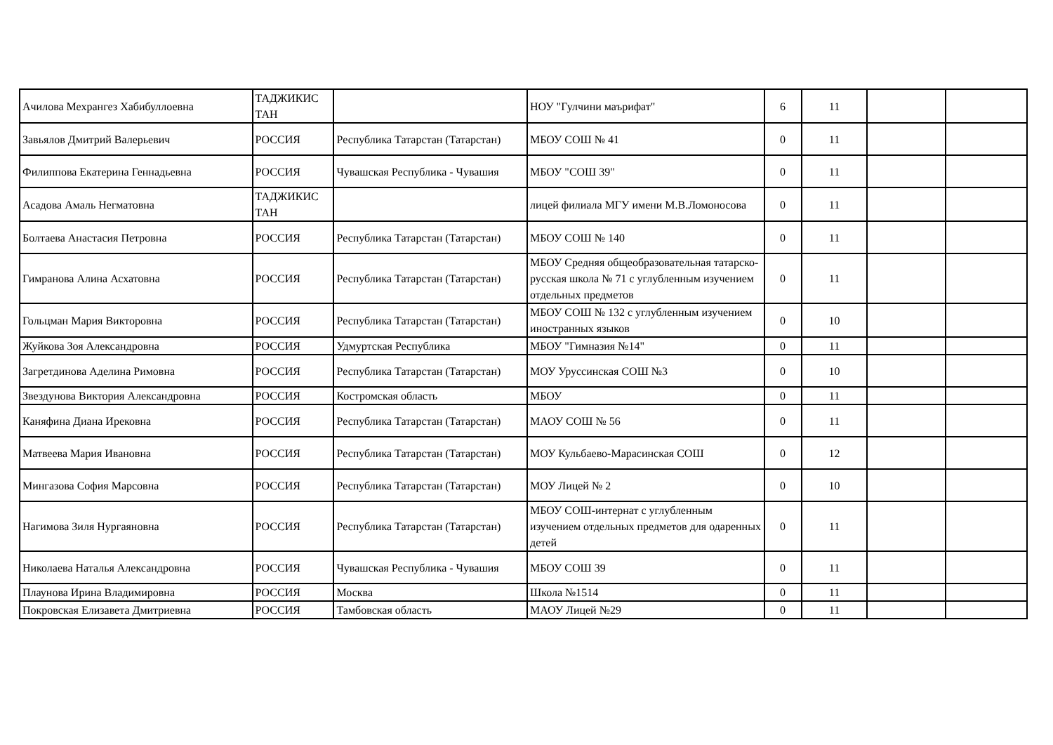| Ачилова Мехрангез Хабибуллоевна | ТАДЖИКИС ТАН | | НОУ "Гулчини маърифат" | 6 | 11 | | |
| Завьялов Дмитрий Валерьевич | РОССИЯ | Республика Татарстан (Татарстан) | МБОУ СОШ № 41 | 0 | 11 | | |
| Филиппова Екатерина Геннадьевна | РОССИЯ | Чувашская Республика - Чувашия | МБОУ "СОШ 39" | 0 | 11 | | |
| Асадова Амаль Негматовна | ТАДЖИКИС ТАН | | лицей филиала МГУ имени М.В.Ломоносова | 0 | 11 | | |
| Болтаева Анастасия Петровна | РОССИЯ | Республика Татарстан (Татарстан) | МБОУ СОШ № 140 | 0 | 11 | | |
| Гимранова Алина Асхатовна | РОССИЯ | Республика Татарстан (Татарстан) | МБОУ Средняя общеобразовательная татарско-русская школа № 71 с углубленным изучением отдельных предметов | 0 | 11 | | |
| Гольцман Мария Викторовна | РОССИЯ | Республика Татарстан (Татарстан) | МБОУ СОШ № 132 с углубленным изучением иностранных языков | 0 | 10 | | |
| Жуйкова Зоя Александровна | РОССИЯ | Удмуртская Республика | МБОУ "Гимназия №14" | 0 | 11 | | |
| Загретдинова Аделина Римовна | РОССИЯ | Республика Татарстан (Татарстан) | МОУ Уруссинская СОШ №3 | 0 | 10 | | |
| Звездунова Виктория Александровна | РОССИЯ | Костромская область | МБОУ | 0 | 11 | | |
| Каняфина Диана Ирековна | РОССИЯ | Республика Татарстан (Татарстан) | МАОУ СОШ № 56 | 0 | 11 | | |
| Матвеева Мария Ивановна | РОССИЯ | Республика Татарстан (Татарстан) | МОУ Кульбаево-Марасинская СОШ | 0 | 12 | | |
| Мингазова София Марсовна | РОССИЯ | Республика Татарстан (Татарстан) | МОУ Лицей № 2 | 0 | 10 | | |
| Нагимова Зиля Нургаяновна | РОССИЯ | Республика Татарстан (Татарстан) | МБОУ СОШ-интернат с углубленным изучением отдельных предметов для одаренных детей | 0 | 11 | | |
| Николаева Наталья Александровна | РОССИЯ | Чувашская Республика - Чувашия | МБОУ СОШ 39 | 0 | 11 | | |
| Плаунова Ирина Владимировна | РОССИЯ | Москва | Школа №1514 | 0 | 11 | | |
| Покровская Елизавета Дмитриевна | РОССИЯ | Тамбовская область | МАОУ Лицей №29 | 0 | 11 | | |